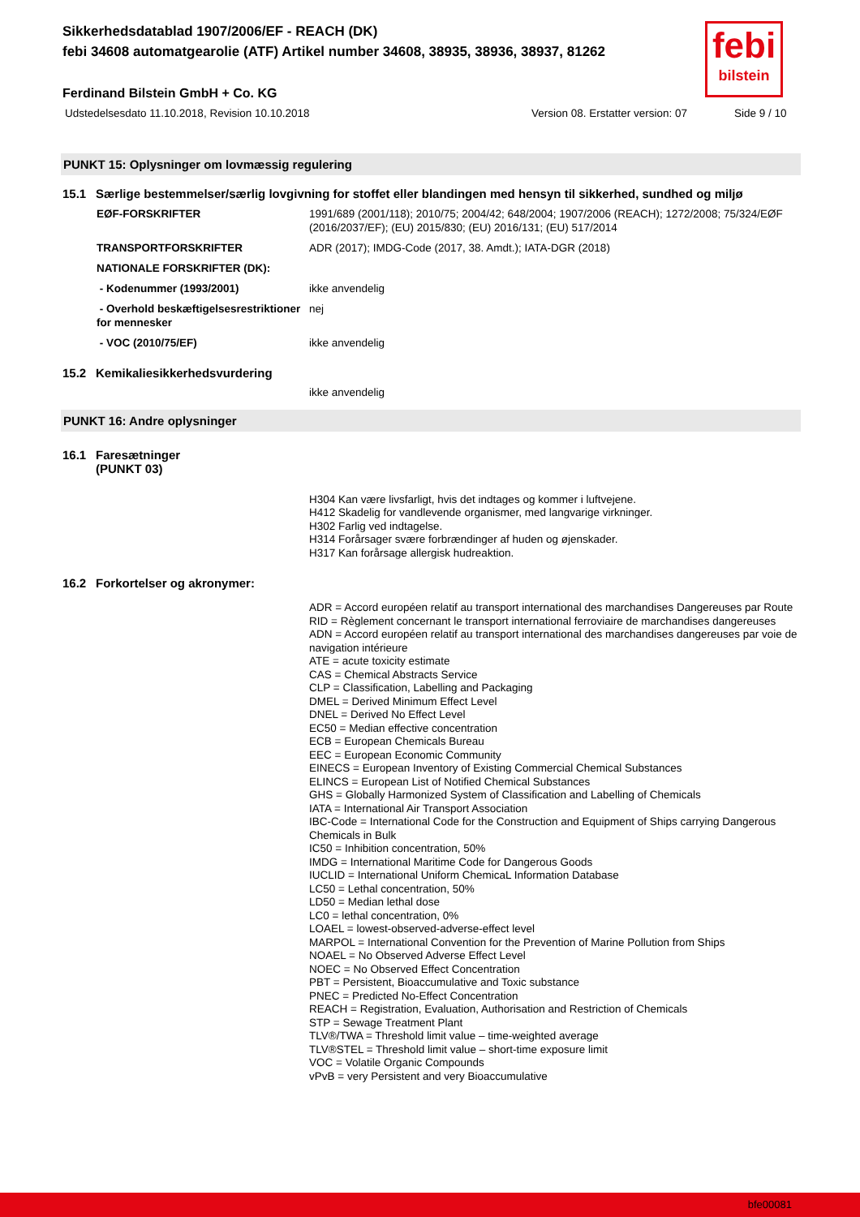febi
bilstein
Sikkerhedsdatablad 1907/2006/EF - REACH (DK)
febi 34608 automatgearolie (ATF) Artikel number 34608, 38935, 38936, 38937, 81262
Ferdinand Bilstein GmbH + Co. KG
Udstedelsesdato 11.10.2018, Revision 10.10.2018 Version 08. Erstatter version: 07 Side 9 / 10
PUNKT 15: Oplysninger om lovmæssig regulering
15.1 Særlige bestemmelser/særlig lovgivning for stoffet eller blandingen med hensyn til sikkerhed, sundhed og miljø
EØF-FORSKRIFTER 1991/689 (2001/118); 2010/75; 2004/42; 648/2004; 1907/2006 (REACH); 1272/2008; 75/324/EØF (2016/2037/EF); (EU) 2015/830; (EU) 2016/131; (EU) 517/2014
TRANSPORTFORSKRIFTER ADR (2017); IMDG-Code (2017, 38. Amdt.); IATA-DGR (2018)
NATIONALE FORSKRIFTER (DK):
- Kodenummer (1993/2001) ikke anvendelig
- Overhold beskæftigelsesrestriktioner for mennesker
nej
- VOC (2010/75/EF) ikke anvendelig
15.2 Kemikaliesikkerhedsvurdering
ikke anvendelig
PUNKT 16: Andre oplysninger
16.1 Faresætninger
(PUNKT 03)
H304 Kan være livsfarligt, hvis det indtages og kommer i luftvejene.
H412 Skadelig for vandlevende organismer, med langvarige virkninger.
H302 Farlig ved indtagelse.
H314 Forårsager svære forbrændinger af huden og øjenskader.
H317 Kan forårsage allergisk hudreaktion.
16.2 Forkortelser og akronymer:
ADR = Accord européen relatif au transport international des marchandises Dangereuses par Route
RID = Règlement concernant le transport international ferroviaire de marchandises dangereuses
ADN = Accord européen relatif au transport international des marchandises dangereuses par voie de navigation intérieure
ATE = acute toxicity estimate
CAS = Chemical Abstracts Service
CLP = Classification, Labelling and Packaging
DMEL = Derived Minimum Effect Level
DNEL = Derived No Effect Level
EC50 = Median effective concentration
ECB = European Chemicals Bureau
EEC = European Economic Community
EINECS = European Inventory of Existing Commercial Chemical Substances
ELINCS = European List of Notified Chemical Substances
GHS = Globally Harmonized System of Classification and Labelling of Chemicals
IATA = International Air Transport Association
IBC-Code = International Code for the Construction and Equipment of Ships carrying Dangerous Chemicals in Bulk
IC50 = Inhibition concentration, 50%
IMDG = International Maritime Code for Dangerous Goods
IUCLID = International Uniform ChemicaL Information Database
LC50 = Lethal concentration, 50%
LD50 = Median lethal dose
LC0 = lethal concentration, 0%
LOAEL = lowest-observed-adverse-effect level
MARPOL = International Convention for the Prevention of Marine Pollution from Ships
NOAEL = No Observed Adverse Effect Level
NOEC = No Observed Effect Concentration
PBT = Persistent, Bioaccumulative and Toxic substance
PNEC = Predicted No-Effect Concentration
REACH = Registration, Evaluation, Authorisation and Restriction of Chemicals
STP = Sewage Treatment Plant
TLV®/TWA = Threshold limit value – time-weighted average
TLV®STEL = Threshold limit value – short-time exposure limit
VOC = Volatile Organic Compounds
vPvB = very Persistent and very Bioaccumulative
bfe00081